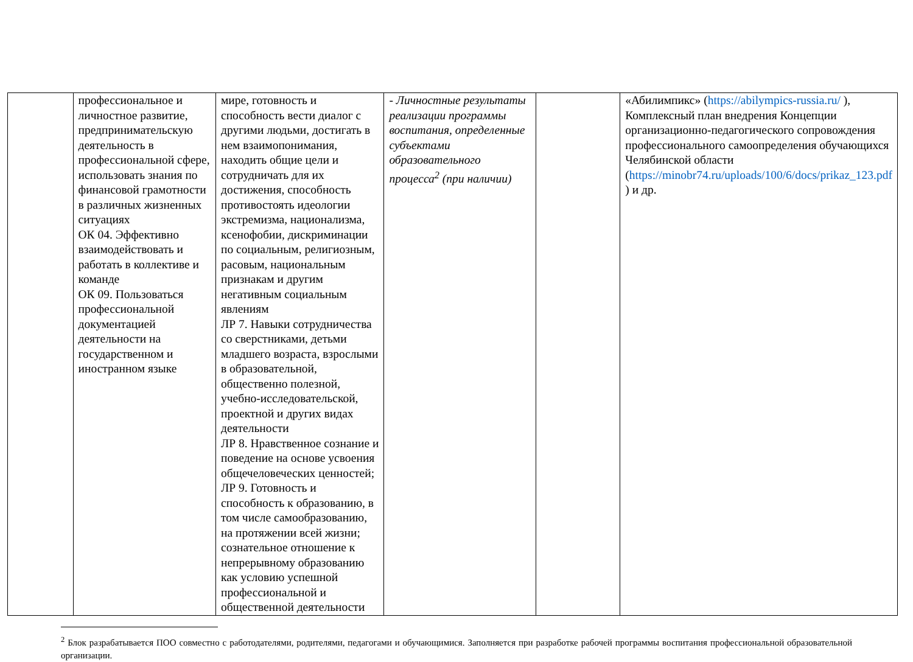| | профессиональное и личностное развитие, предпринимательскую деятельность в профессиональной сфере, использовать знания по финансовой грамотности в различных жизненных ситуациях ОК 04. Эффективно взаимодействовать и работать в коллективе и команде ОК 09. Пользоваться профессиональной документацией деятельности на государственном и иностранном языке | мире, готовность и способность вести диалог с другими людьми, достигать в нем взаимопонимания, находить общие цели и сотрудничать для их достижения, способность противостоять идеологии экстремизма, национализма, ксенофобии, дискриминации по социальным, религиозным, расовым, национальным признакам и другим негативным социальным явлениям ЛР 7. Навыки сотрудничества со сверстниками, детьми младшего возраста, взрослыми в образовательной, общественно полезной, учебно-исследовательской, проектной и других видах деятельности ЛР 8. Нравственное сознание и поведение на основе усвоения общечеловеческих ценностей; ЛР 9. Готовность и способность к образованию, в том числе самообразованию, на протяжении всей жизни; сознательное отношение к непрерывному образованию как условию успешной профессиональной и общественной деятельности | - Личностные результаты реализации программы воспитания, определенные субъектами образовательного процесса<sup>2</sup> (при наличии) | | «Абилимпикс» ( https://abilympics-russia.ru/ ), Комплексный план внедрения Концепции организационно-педагогического сопровождения профессионального самоопределения обучающихся Челябинской области ( https://minobr74.ru/uploads/100/6/docs/prikaz_123.pdf ) и др. |
<sup>2</sup> Блок разрабатывается ПОО совместно с работодателями, родителями, педагогами и обучающимися. Заполняется при разработке рабочей программы воспитания профессиональной образовательной организации.